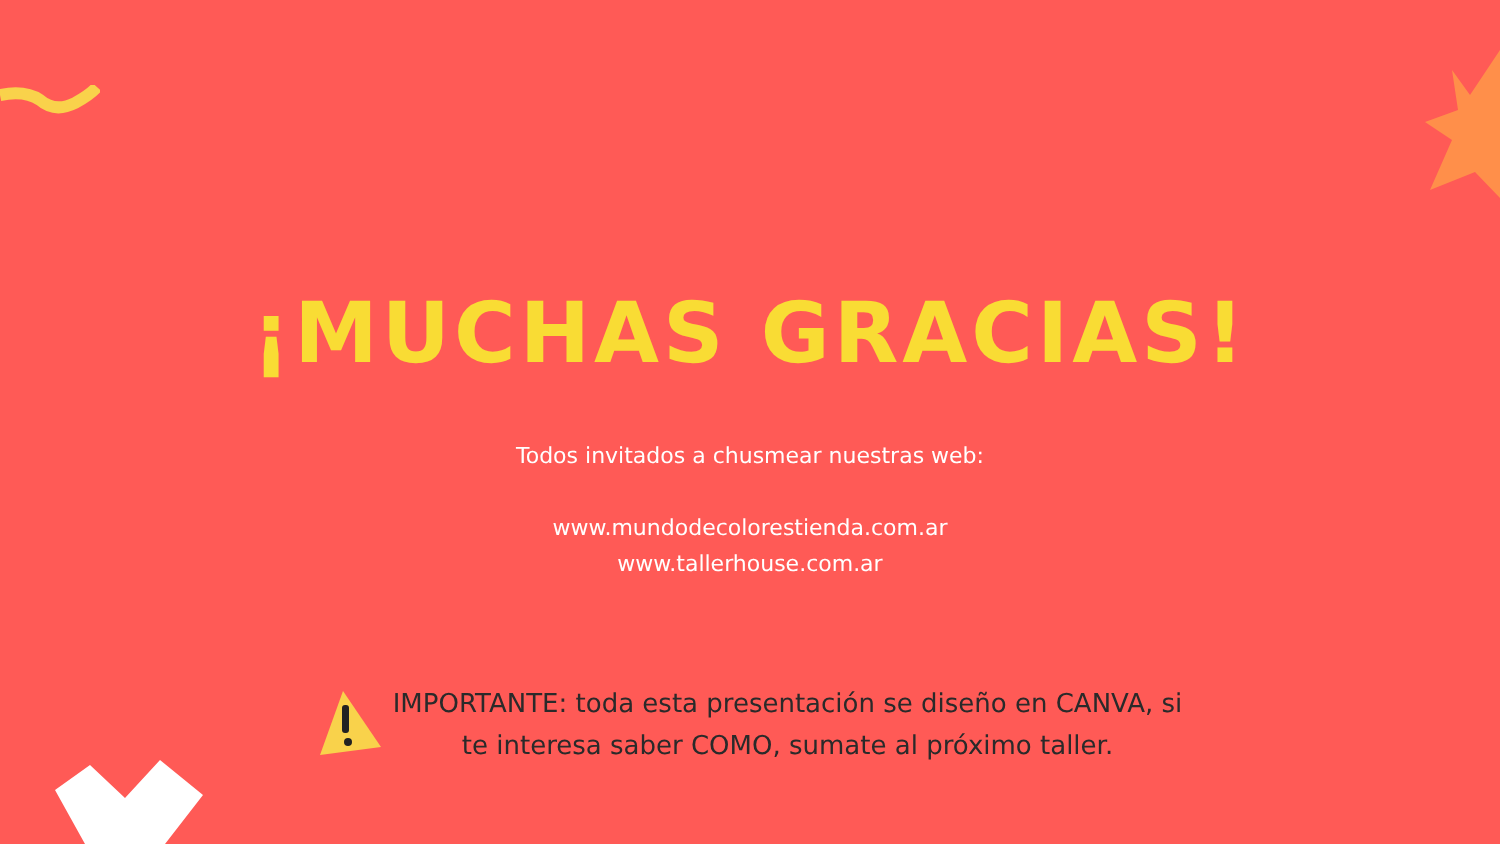¡MUCHAS GRACIAS!
Todos invitados a chusmear nuestras web:
www.mundodecolorestienda.com.ar
www.tallerhouse.com.ar
IMPORTANTE: toda esta presentación se diseño en CANVA, si te interesa saber COMO, sumate al próximo taller.